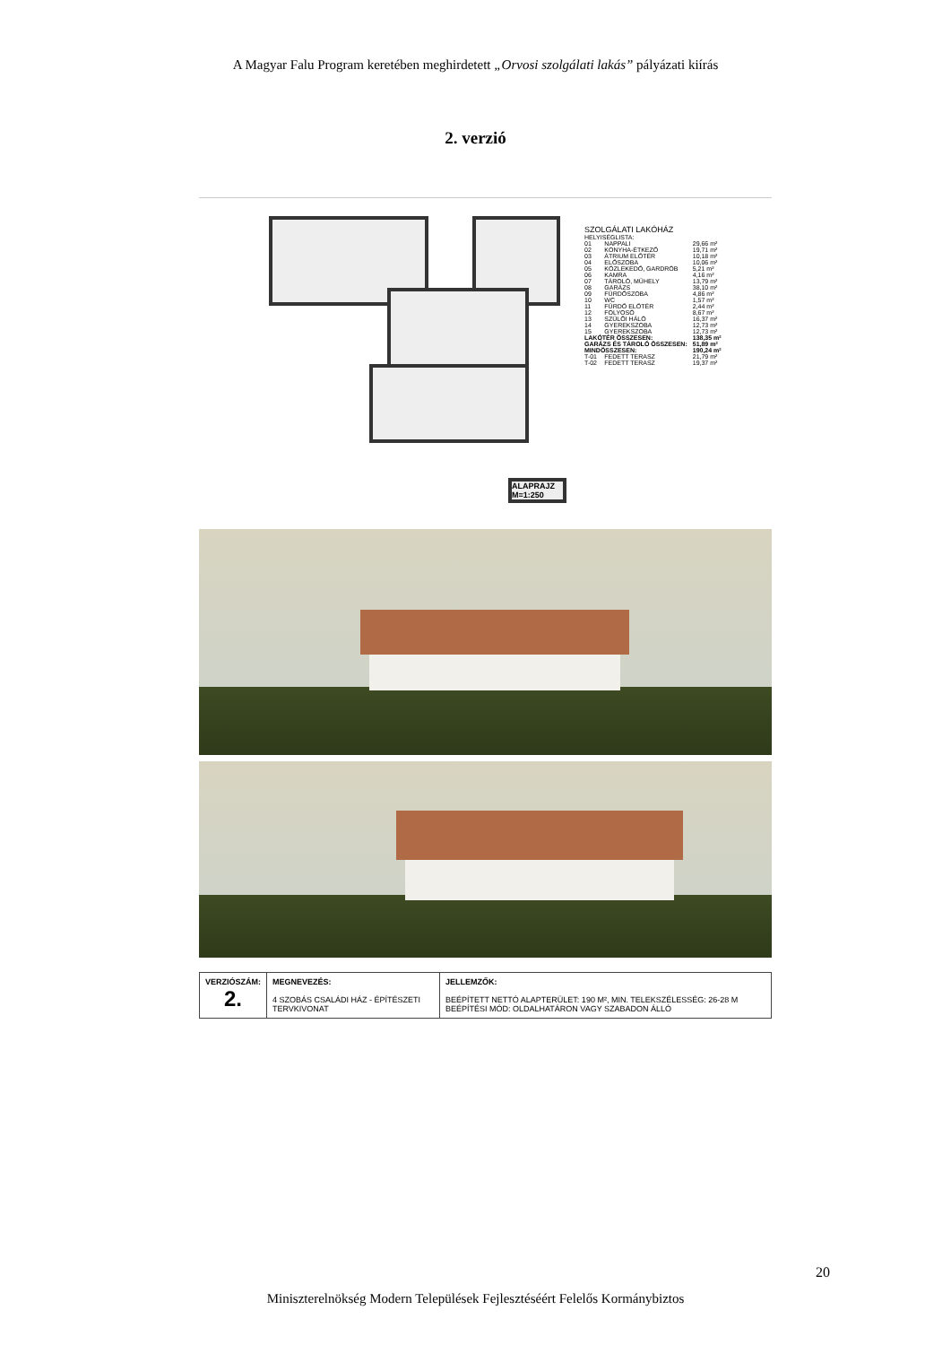A Magyar Falu Program keretében meghirdetett „Orvosi szolgálati lakás” pályázati kiírás
2. verzió
ALAPRAJZ M=1:250
SZOLGÁLATI LAKÓHÁZ
HELYISÉGLISTA:
| 01 | NAPPALI | 29,66 m² |
| 02 | KONYHA-ÉTKEZŐ | 19,71 m² |
| 03 | ÁTRIUM ELŐTÉR | 10,18 m² |
| 04 | ELŐSZOBA | 10,06 m² |
| 05 | KÖZLEKEDŐ, GARDRÓB | 5,21 m² |
| 06 | KAMRA | 4,16 m² |
| 07 | TÁROLÓ, MŰHELY | 13,79 m² |
| 08 | GARÁZS | 38,10 m² |
| 09 | FÜRDŐSZOBA | 4,86 m² |
| 10 | WC | 1,57 m² |
| 11 | FÜRDŐ ELŐTÉR | 2,44 m² |
| 12 | FOLYOSÓ | 8,67 m² |
| 13 | SZÜLŐI HÁLÓ | 16,37 m² |
| 14 | GYEREKSZOBA | 12,73 m² |
| 15 | GYEREKSZOBA | 12,73 m² |
| LAKÓTÉR ÖSSZESEN: | | 138,35 m² |
| GARÁZS ÉS TÁROLÓ ÖSSZESEN: | | 51,89 m² |
| MINDÖSSZESEN: | | 190,24 m² |
| T-01 | FEDETT TERASZ | 21,79 m² |
| T-02 | FEDETT TERASZ | 19,37 m² |
| VERZIÓSZÁM: 2. | MEGNEVEZÉS: 4 SZOBÁS CSALÁDI HÁZ - ÉPÍTÉSZETI TERVKIVONAT | JELLEMZŐK: BEÉPÍTETT NETTÓ ALAPTERÜLET: 190 M², MIN. TELEKSZÉLESSÉG: 26-28 M BEÉPÍTÉSI MÓD: OLDALHATÁRON VAGY SZABADON ÁLLÓ |
20
Miniszterelnökség Modern Települések Fejlesztéséért Felelős Kormánybiztos